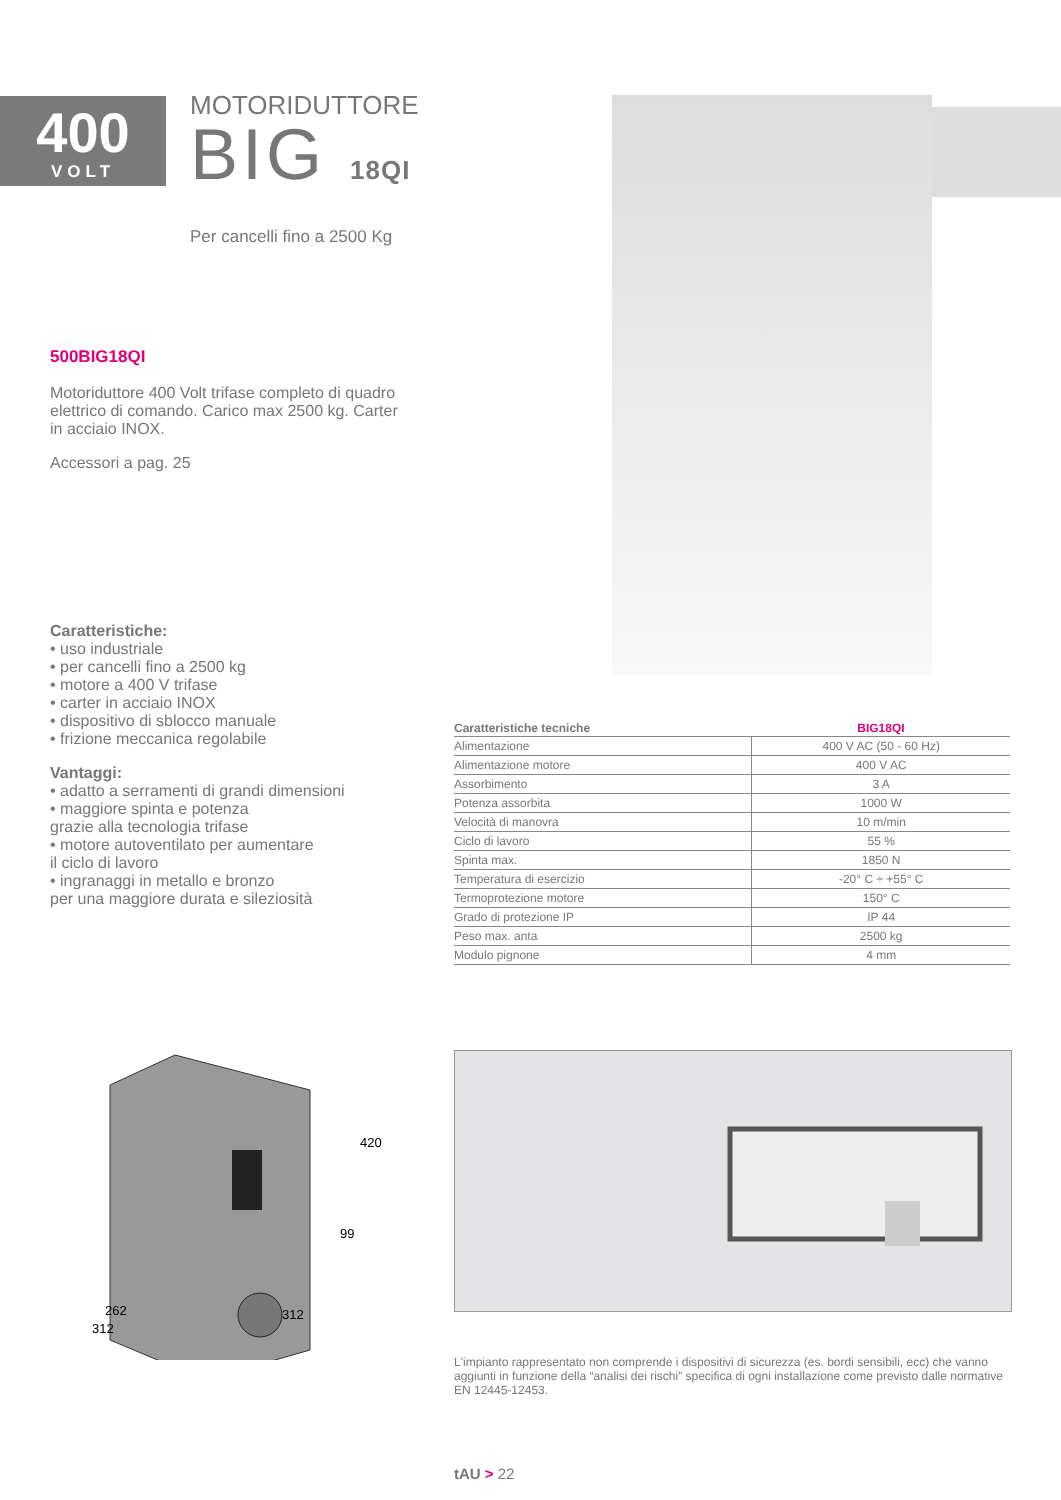400
VOLT
MOTORIDUTTORE
BIG 18QI
Per cancelli fino a 2500 Kg
500BIG18QI
Motoriduttore 400 Volt trifase completo di quadro elettrico di comando. Carico max 2500 kg. Carter in acciaio INOX.
Accessori a pag. 25
Caratteristiche:
• uso industriale
• per cancelli fino a 2500 kg
• motore a 400 V trifase
• carter in acciaio INOX
• dispositivo di sblocco manuale
• frizione meccanica regolabile
Vantaggi:
• adatto a serramenti di grandi dimensioni
• maggiore spinta e potenza
grazie alla tecnologia trifase
• motore autoventilato per aumentare
il ciclo di lavoro
• ingranaggi in metallo e bronzo
per una maggiore durata e sileziosità
| Caratteristiche tecniche | BIG18QI |
| --- | --- |
| Alimentazione | 400 V AC (50 - 60 Hz) |
| Alimentazione motore | 400 V AC |
| Assorbimento | 3 A |
| Potenza assorbita | 1000 W |
| Velocità di manovra | 10 m/min |
| Ciclo di lavoro | 55 % |
| Spinta max. | 1850 N |
| Temperatura di esercizio | -20° C ÷ +55° C |
| Termoprotezione motore | 150° C |
| Grado di protezione IP | IP 44 |
| Peso max. anta | 2500 kg |
| Modulo pignone | 4 mm |
420
99
262
312
312
L'impianto rappresentato non comprende i dispositivi di sicurezza (es. bordi sensibili, ecc) che vanno aggiunti in funzione della “analisi dei rischi” specifica di ogni installazione come previsto dalle normative EN 12445-12453.
tAU > 22